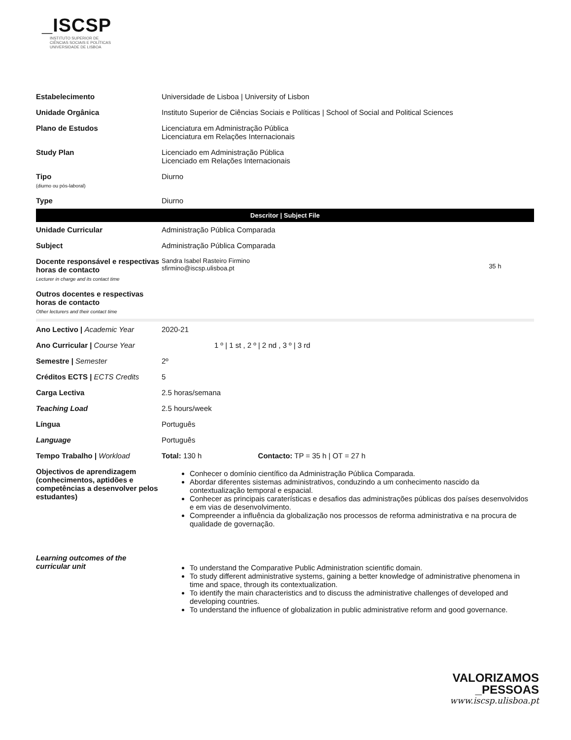_ISCSP
INSTITUTO SUPERIOR DE
CIÊNCIAS SOCIAIS E POLÍTICAS
UNIVERSIDADE DE LISBOA
| Estabelecimento | Universidade de Lisboa / University of Lisbon | |
| Unidade Orgânica | Instituto Superior de Ciências Sociais e Políticas / School of Social and Political Sciences | |
| Plano de Estudos | Licenciatura em Administração Pública Licenciatura em Relações Internacionais | |
| Study Plan | Licenciado em Administração Pública Licenciado em Relações Internacionais | |
| Tipo (diurno ou pós-laboral) | Diurno | |
| Type | Diurno | |
| Descritor / Subject File | | |
| Unidade Curricular | Administração Pública Comparada | |
| Subject | Administração Pública Comparada | |
| Docente responsável e respectivas horas de contacto Lecturer in charge and its contact time | Sandra Isabel Rasteiro Firmino sfirmino@iscsp.ulisboa.pt | 35 h |
| Outros docentes e respectivas horas de contacto Other lecturers and their contact time | | |
| Ano Lectivo / Academic Year | 2020-21 | |
| Ano Curricular / Course Year | 1 º / 1 st , 2 º / 2 nd , 3 º / 3 rd | |
| Semestre / Semester | 2º | |
| Créditos ECTS / ECTS Credits | 5 | |
| Carga Lectiva | 2.5 horas/semana | |
| Teaching Load | 2.5 hours/week | |
| Língua | Português | |
| Language | Português | |
| Tempo Trabalho / Workload | Total: 130 h Contacto: TP = 35 h / OT = 27 h | |
| Objectivos de aprendizagem (conhecimentos, aptidões e competências a desenvolver pelos estudantes) | Conhecer o domínio científico da Administração Pública Comparada. Abordar diferentes sistemas administrativos, conduzindo a um conhecimento nascido da contextualização temporal e espacial. Conhecer as principais caraterísticas e desafios das administrações públicas dos países desenvolvidos e em vias de desenvolvimento. Compreender a influência da globalização nos processos de reforma administrativa e na procura de qualidade de governação. | |
| Learning outcomes of the curricular unit | To understand the Comparative Public Administration scientific domain. To study different administrative systems, gaining a better knowledge of administrative phenomena in time and space, through its contextualization. To identify the main characteristics and to discuss the administrative challenges of developed and developing countries. To understand the influence of globalization in public administrative reform and good governance. | |
VALORIZAMOS
_PESSOAS
www.iscsp.ulisboa.pt